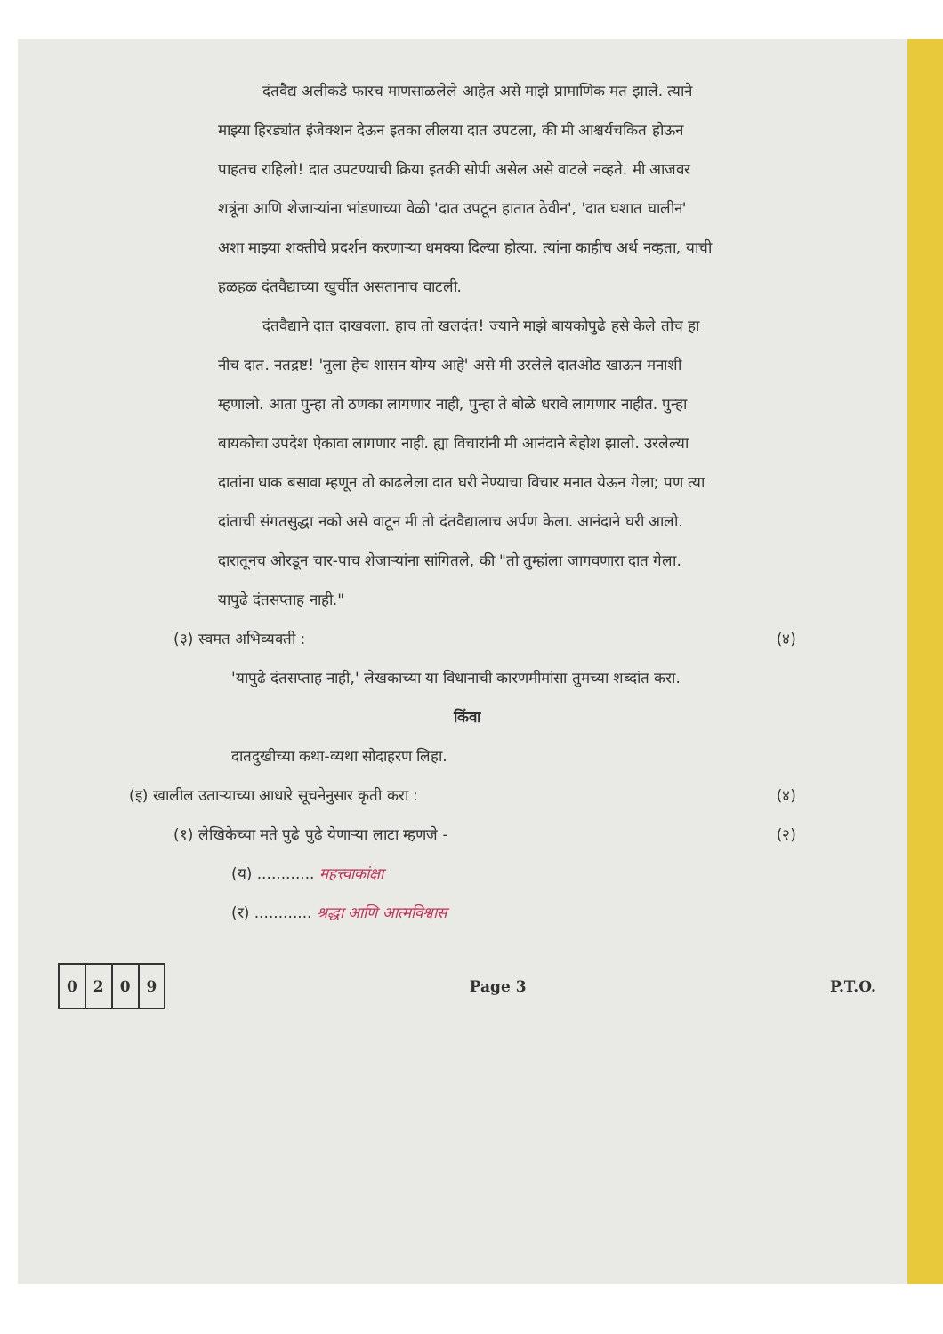दंतवैद्य अलीकडे फारच माणसाळलेले आहेत असे माझे प्रामाणिक मत झाले. त्याने माझ्या हिरड्यांत इंजेक्शन देऊन इतका लीलया दात उपटला, की मी आश्चर्यचकित होऊन पाहतच राहिलो! दात उपटण्याची क्रिया इतकी सोपी असेल असे वाटले नव्हते. मी आजवर शत्रूंना आणि शेजाऱ्यांना भांडणाच्या वेळी 'दात उपटून हातात ठेवीन', 'दात घशात घालीन' अशा माझ्या शक्तीचे प्रदर्शन करणाऱ्या धमक्या दिल्या होत्या. त्यांना काहीच अर्थ नव्हता, याची हळहळ दंतवैद्याच्या खुर्चीत असतानाच वाटली.
दंतवैद्याने दात दाखवला. हाच तो खलदंत! ज्याने माझे बायकोपुढे हसे केले तोच हा नीच दात. नतद्रष्ट! 'तुला हेच शासन योग्य आहे' असे मी उरलेले दातओठ खाऊन मनाशी म्हणालो. आता पुन्हा तो ठणका लागणार नाही, पुन्हा ते बोळे धरावे लागणार नाहीत. पुन्हा बायकोचा उपदेश ऐकावा लागणार नाही. ह्या विचारांनी मी आनंदाने बेहोश झालो. उरलेल्या दातांना धाक बसावा म्हणून तो काढलेला दात घरी नेण्याचा विचार मनात येऊन गेला; पण त्या दांताची संगतसुद्धा नको असे वाटून मी तो दंतवैद्यालाच अर्पण केला. आनंदाने घरी आलो. दारातूनच ओरडून चार-पाच शेजाऱ्यांना सांगितले, की "तो तुम्हांला जागवणारा दात गेला. यापुढे दंतसप्ताह नाही."
(३) स्वमत अभिव्यक्ती : (४)
'यापुढे दंतसप्ताह नाही,' लेखकाच्या या विधानाची कारणमीमांसा तुमच्या शब्दांत करा.
किंवा
दातदुखीच्या कथा-व्यथा सोदाहरण लिहा.
(इ) खालील उताऱ्याच्या आधारे सूचनेनुसार कृती करा : (४)
(१) लेखिकेच्या मते पुढे पुढे येणाऱ्या लाटा म्हणजे - (२)
(य) ............ महत्त्वाकांक्षा
(र) ............ श्रद्धा आणि आत्मविश्वास
| 0 | 2 | 0 | 9 |
Page 3 P.T.O.